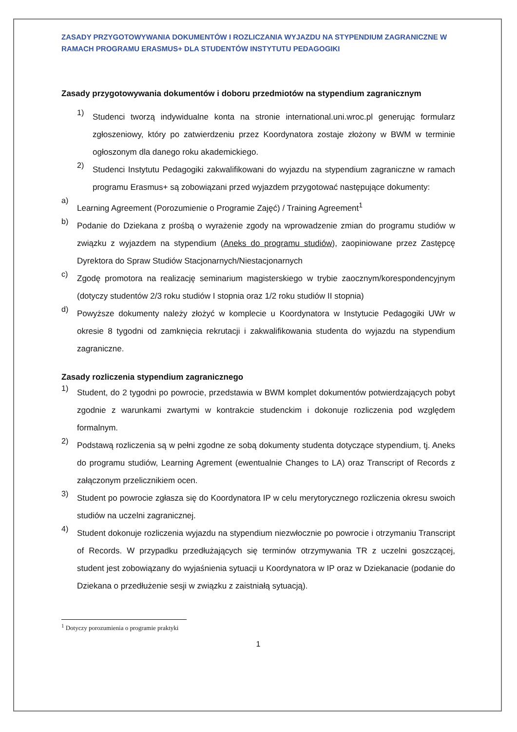ZASADY PRZYGOTOWYWANIA DOKUMENTÓW I ROZLICZANIA WYJAZDU NA STYPENDIUM ZAGRANICZNE W RAMACH PROGRAMU ERASMUS+ DLA STUDENTÓW INSTYTUTU PEDAGOGIKI
Zasady przygotowywania dokumentów i doboru przedmiotów na stypendium zagranicznym
1)
Studenci tworzą indywidualne konta na stronie international.uni.wroc.pl generując formularz zgłoszeniowy, który po zatwierdzeniu przez Koordynatora zostaje złożony w BWM w terminie ogłoszonym dla danego roku akademickiego.
2)
Studenci Instytutu Pedagogiki zakwalifikowani do wyjazdu na stypendium zagraniczne w ramach programu Erasmus+ są zobowiązani przed wyjazdem przygotować następujące dokumenty:
a)
Learning Agreement (Porozumienie o Programie Zajęć) / Training Agreement<sup>1</sup>
b)
Podanie do Dziekana z prośbą o wyrażenie zgody na wprowadzenie zmian do programu studiów w związku z wyjazdem na stypendium (Aneks do programu studiów), zaopiniowane przez Zastępcę Dyrektora do Spraw Studiów Stacjonarnych/Niestacjonarnych
c)
Zgodę promotora na realizację seminarium magisterskiego w trybie zaocznym/korespondencyjnym (dotyczy studentów 2/3 roku studiów I stopnia oraz 1/2 roku studiów II stopnia)
d)
Powyższe dokumenty należy złożyć w komplecie u Koordynatora w Instytucie Pedagogiki UWr w okresie 8 tygodni od zamknięcia rekrutacji i zakwalifikowania studenta do wyjazdu na stypendium zagraniczne.
Zasady rozliczenia stypendium zagranicznego
1)
Student, do 2 tygodni po powrocie, przedstawia w BWM komplet dokumentów potwierdzających pobyt zgodnie z warunkami zwartymi w kontrakcie studenckim i dokonuje rozliczenia pod względem formalnym.
2)
Podstawą rozliczenia są w pełni zgodne ze sobą dokumenty studenta dotyczące stypendium, tj. Aneks do programu studiów, Learning Agrement (ewentualnie Changes to LA) oraz Transcript of Records z załączonym przelicznikiem ocen.
3)
Student po powrocie zgłasza się do Koordynatora IP w celu merytorycznego rozliczenia okresu swoich studiów na uczelni zagranicznej.
4)
Student dokonuje rozliczenia wyjazdu na stypendium niezwłocznie po powrocie i otrzymaniu Transcript of Records. W przypadku przedłużających się terminów otrzymywania TR z uczelni goszczącej, student jest zobowiązany do wyjaśnienia sytuacji u Koordynatora w IP oraz w Dziekanacie (podanie do Dziekana o przedłużenie sesji w związku z zaistniałą sytuacją).
<sup>1</sup> Dotyczy porozumienia o programie praktyki
1